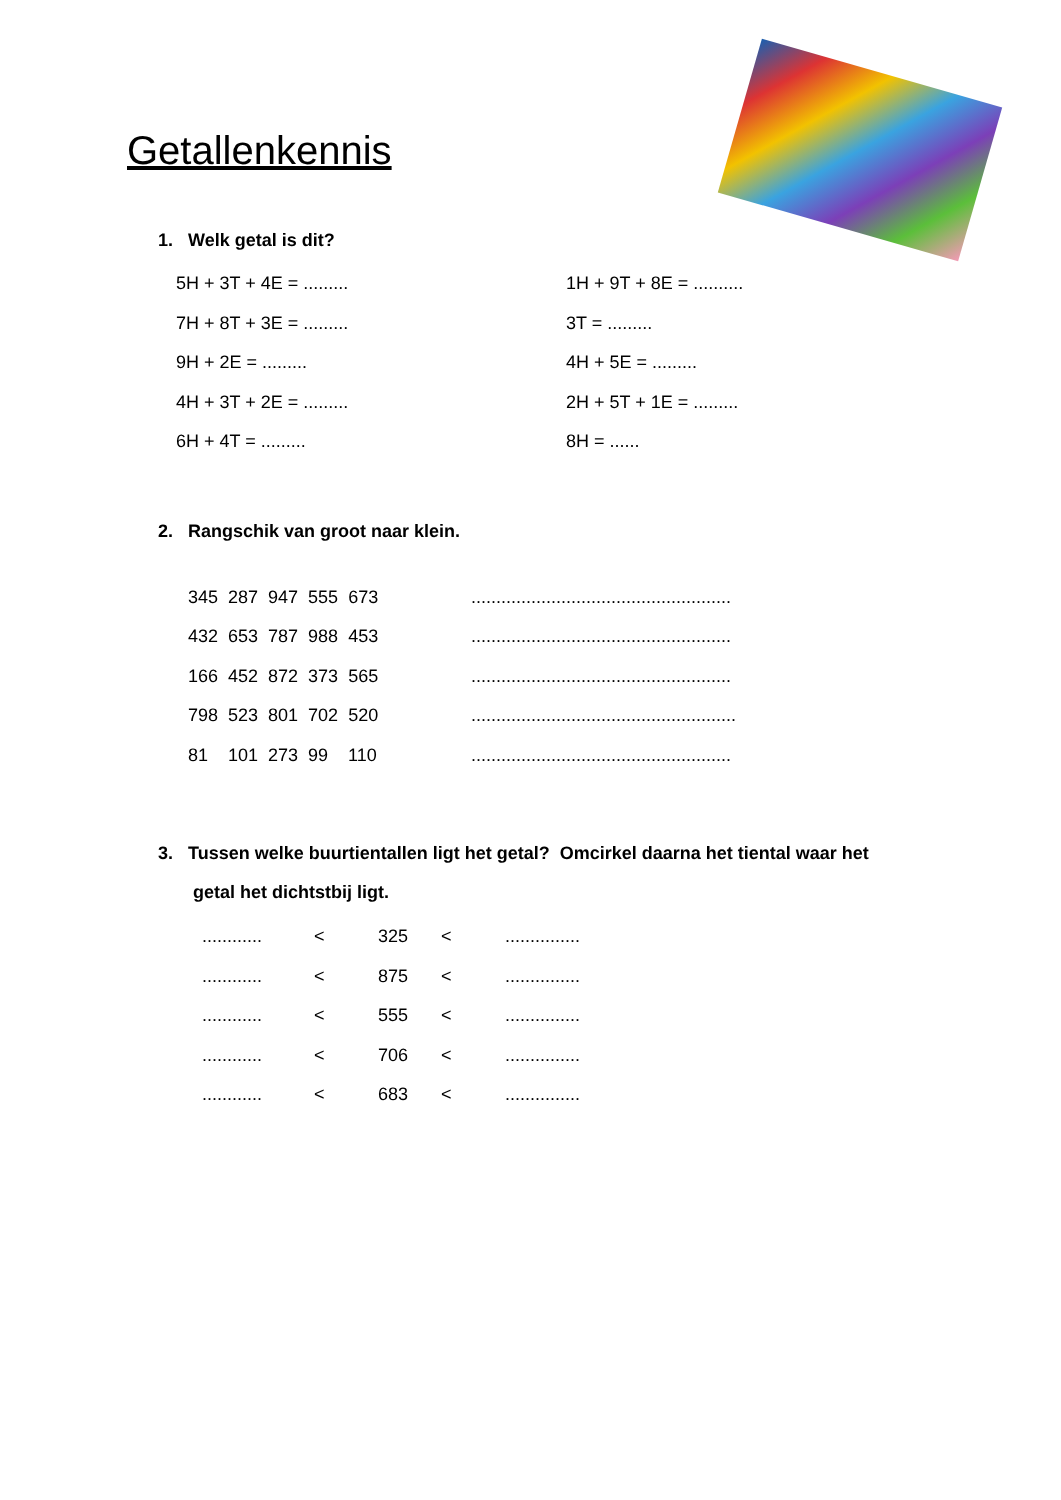Getallenkennis
1. Welk getal is dit?
5H + 3T + 4E = ......... 1H + 9T + 8E = ..........
7H + 8T + 3E = ......... 3T = .........
9H + 2E = ......... 4H + 5E = .........
4H + 3T + 2E = ......... 2H + 5T + 1E = .........
6H + 4T = ......... 8H = ......
2. Rangschik van groot naar klein.
345 287 947 555 673....................................................
432 653 787 988 453....................................................
166 452 872 373 565....................................................
798 523 801 702 520.....................................................
81 101 273 99 110....................................................
3. Tussen welke buurtientallen ligt het getal? Omcirkel daarna het tiental waar het
getal het dichtstbij ligt.
............ < 325 <...............
............ < 875 <...............
............ < 555 <...............
............ < 706 <...............
............ < 683 <...............